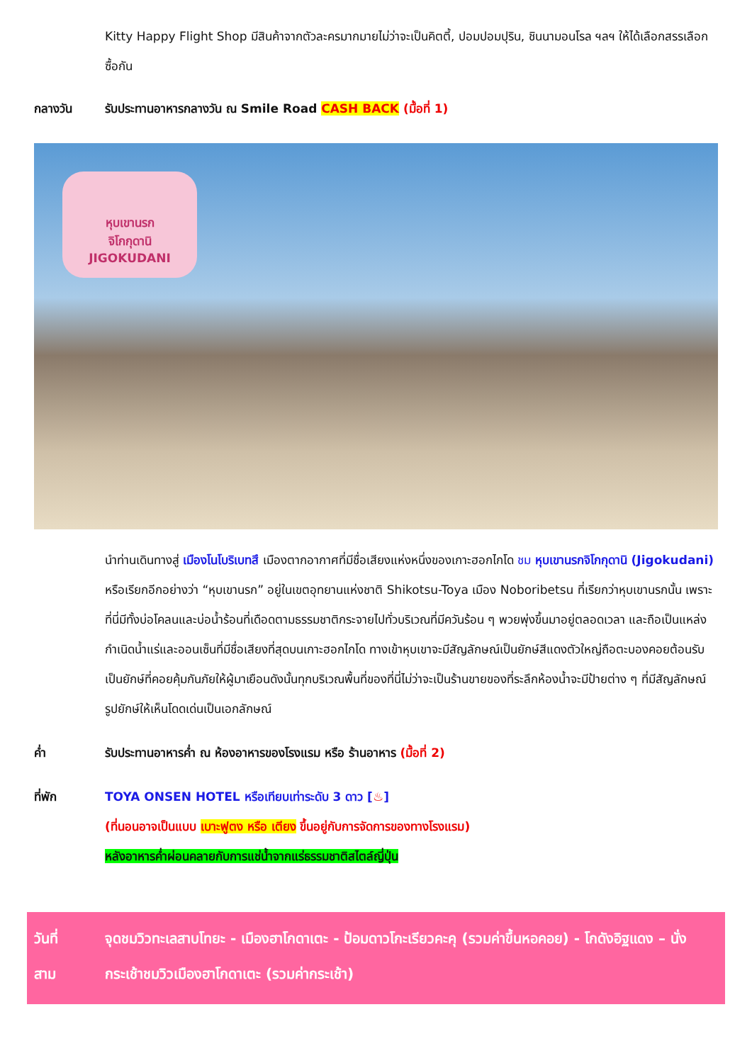Kitty Happy Flight Shop มีสินค้าจากตัวละครมากมายไม่ว่าจะเป็นคิตตี้, ปอมปอมปุริน, ชินนามอนโรล ฯลฯ ให้ได้เลือกสรรเลือกซื้อกัน
กลางวัน รับประทานอาหารกลางวัน ณ Smile Road CASH BACK (มื้อที่ 1)
หุบเขานรก
จิโกกุดานิ
JIGOKUDANI
นำท่านเดินทางสู่ เมืองโนโบริเบทสึ เมืองตากอากาศที่มีชื่อเสียงแห่งหนึ่งของเกาะฮอกไกโด ชม หุบเขานรกจิโกกุดานิ (Jigokudani) หรือเรียกอีกอย่างว่า “หุบเขานรก” อยู่ในเขตอุทยานแห่งชาติ Shikotsu-Toya เมือง Noboribetsu ที่เรียกว่าหุบเขานรกนั้น เพราะที่นี่มีทั้งบ่อโคลนและบ่อน้ำร้อนที่เดือดตามธรรมชาติกระจายไปทั่วบริเวณที่มีควันร้อน ๆ พวยพุ่งขึ้นมาอยู่ตลอดเวลา และถือเป็นแหล่งกำเนิดน้ำแร่และออนเซ็นที่มีชื่อเสียงที่สุดบนเกาะฮอกไกโด ทางเข้าหุบเขาจะมีสัญลักษณ์เป็นยักษ์สีแดงตัวใหญ่ถือตะบองคอยต้อนรับเป็นยักษ์ที่คอยคุ้มกันภัยให้ผู้มาเยือนดังนั้นทุกบริเวณพื้นที่ของที่นี่ไม่ว่าจะเป็นร้านขายของที่ระลึกห้องน้ำจะมีป้ายต่าง ๆ ที่มีสัญลักษณ์รูปยักษ์ให้เห็นโดดเด่นเป็นเอกลักษณ์
ค่ำ รับประทานอาหารค่ำ ณ ห้องอาหารของโรงแรม หรือ ร้านอาหาร (มื้อที่ 2)
ที่พัก TOYA ONSEN HOTEL หรือเทียบเท่าระดับ 3 ดาว [♨]
(ที่นอนอาจเป็นแบบ เบาะฟูตง หรือ เตียง ขึ้นอยู่กับการจัดการของทางโรงแรม)
หลังอาหารค่ำผ่อนคลายกับการแช่น้ำจากแร่ธรรมชาติสไตล์ญี่ปุ่น
วันที่
สาม
จุดชมวิวทะเลสาบโทยะ - เมืองฮาโกดาเตะ - ป้อมดาวโกะเรียวคะคุ (รวมค่าขึ้นหอคอย) - โกดังอิฐแดง – นั่งกระเช้าชมวิวเมืองฮาโกดาเตะ (รวมค่ากระเช้า)